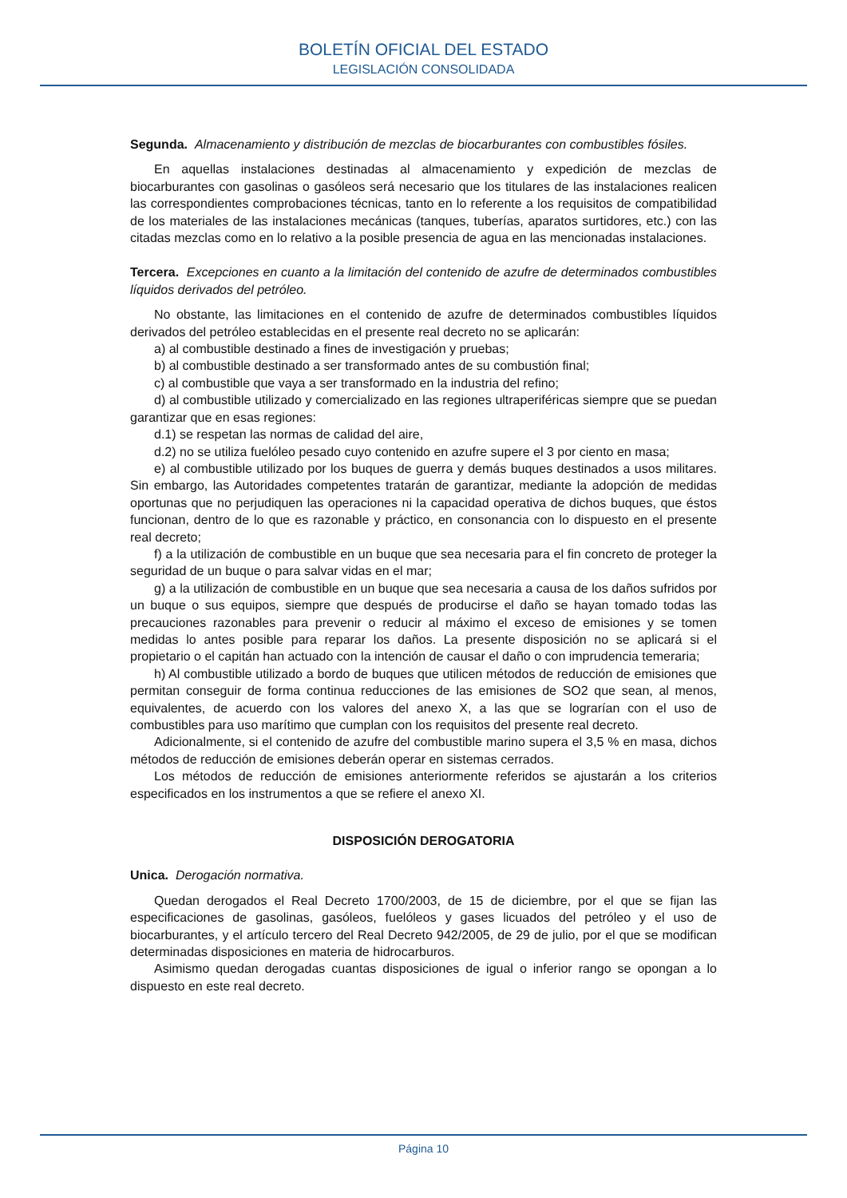BOLETÍN OFICIAL DEL ESTADO
LEGISLACIÓN CONSOLIDADA
Segunda. Almacenamiento y distribución de mezclas de biocarburantes con combustibles fósiles.
En aquellas instalaciones destinadas al almacenamiento y expedición de mezclas de biocarburantes con gasolinas o gasóleos será necesario que los titulares de las instalaciones realicen las correspondientes comprobaciones técnicas, tanto en lo referente a los requisitos de compatibilidad de los materiales de las instalaciones mecánicas (tanques, tuberías, aparatos surtidores, etc.) con las citadas mezclas como en lo relativo a la posible presencia de agua en las mencionadas instalaciones.
Tercera. Excepciones en cuanto a la limitación del contenido de azufre de determinados combustibles líquidos derivados del petróleo.
No obstante, las limitaciones en el contenido de azufre de determinados combustibles líquidos derivados del petróleo establecidas en el presente real decreto no se aplicarán:
a) al combustible destinado a fines de investigación y pruebas;
b) al combustible destinado a ser transformado antes de su combustión final;
c) al combustible que vaya a ser transformado en la industria del refino;
d) al combustible utilizado y comercializado en las regiones ultraperiféricas siempre que se puedan garantizar que en esas regiones:
d.1) se respetan las normas de calidad del aire,
d.2) no se utiliza fuelóleo pesado cuyo contenido en azufre supere el 3 por ciento en masa;
e) al combustible utilizado por los buques de guerra y demás buques destinados a usos militares. Sin embargo, las Autoridades competentes tratarán de garantizar, mediante la adopción de medidas oportunas que no perjudiquen las operaciones ni la capacidad operativa de dichos buques, que éstos funcionan, dentro de lo que es razonable y práctico, en consonancia con lo dispuesto en el presente real decreto;
f) a la utilización de combustible en un buque que sea necesaria para el fin concreto de proteger la seguridad de un buque o para salvar vidas en el mar;
g) a la utilización de combustible en un buque que sea necesaria a causa de los daños sufridos por un buque o sus equipos, siempre que después de producirse el daño se hayan tomado todas las precauciones razonables para prevenir o reducir al máximo el exceso de emisiones y se tomen medidas lo antes posible para reparar los daños. La presente disposición no se aplicará si el propietario o el capitán han actuado con la intención de causar el daño o con imprudencia temeraria;
h) Al combustible utilizado a bordo de buques que utilicen métodos de reducción de emisiones que permitan conseguir de forma continua reducciones de las emisiones de SO2 que sean, al menos, equivalentes, de acuerdo con los valores del anexo X, a las que se lograrían con el uso de combustibles para uso marítimo que cumplan con los requisitos del presente real decreto.
Adicionalmente, si el contenido de azufre del combustible marino supera el 3,5 % en masa, dichos métodos de reducción de emisiones deberán operar en sistemas cerrados.
Los métodos de reducción de emisiones anteriormente referidos se ajustarán a los criterios especificados en los instrumentos a que se refiere el anexo XI.
DISPOSICIÓN DEROGATORIA
Unica. Derogación normativa.
Quedan derogados el Real Decreto 1700/2003, de 15 de diciembre, por el que se fijan las especificaciones de gasolinas, gasóleos, fuelóleos y gases licuados del petróleo y el uso de biocarburantes, y el artículo tercero del Real Decreto 942/2005, de 29 de julio, por el que se modifican determinadas disposiciones en materia de hidrocarburos.
Asimismo quedan derogadas cuantas disposiciones de igual o inferior rango se opongan a lo dispuesto en este real decreto.
Página 10